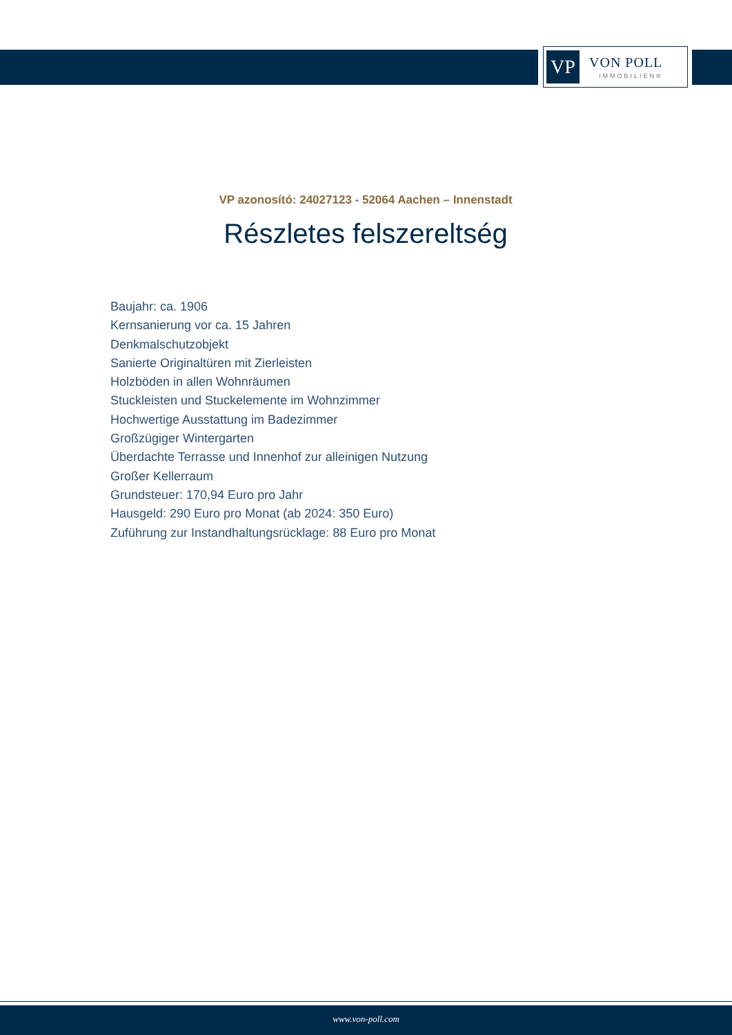VP
VON POLL
IMMOBILIEN®
VP azonosító: 24027123 - 52064 Aachen – Innenstadt
Részletes felszereltség
Baujahr: ca. 1906
Kernsanierung vor ca. 15 Jahren
Denkmalschutzobjekt
Sanierte Originaltüren mit Zierleisten
Holzböden in allen Wohnräumen
Stuckleisten und Stuckelemente im Wohnzimmer
Hochwertige Ausstattung im Badezimmer
Großzügiger Wintergarten
Überdachte Terrasse und Innenhof zur alleinigen Nutzung
Großer Kellerraum
Grundsteuer: 170,94 Euro pro Jahr
Hausgeld: 290 Euro pro Monat (ab 2024: 350 Euro)
Zuführung zur Instandhaltungsrücklage: 88 Euro pro Monat
www.von-poll.com